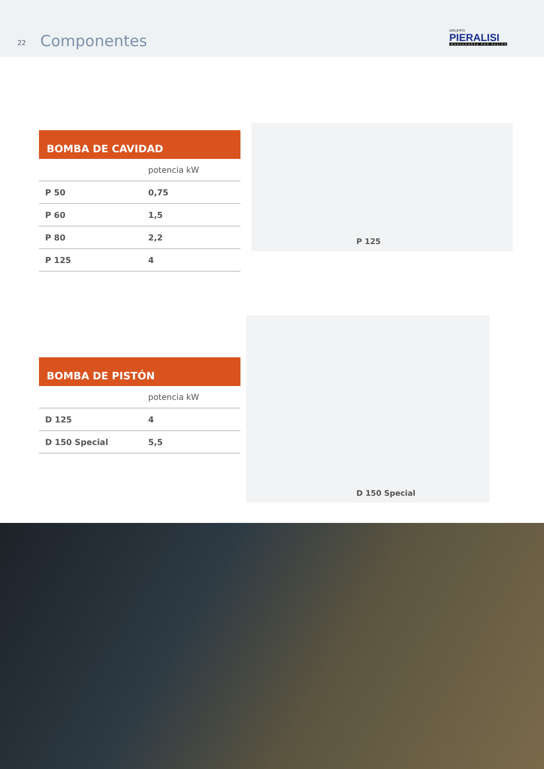22 Componentes
GRUPPO
PIERALISI
INNOVADORES POR PASIÓN
BOMBA DE CAVIDAD
| | potencia kW |
| --- | --- |
| P 50 | 0,75 |
| P 60 | 1,5 |
| P 80 | 2,2 |
| P 125 | 4 |
P 125
BOMBA DE PISTÓN
| | potencia kW |
| --- | --- |
| D 125 | 4 |
| D 150 Special | 5,5 |
D 150 Special